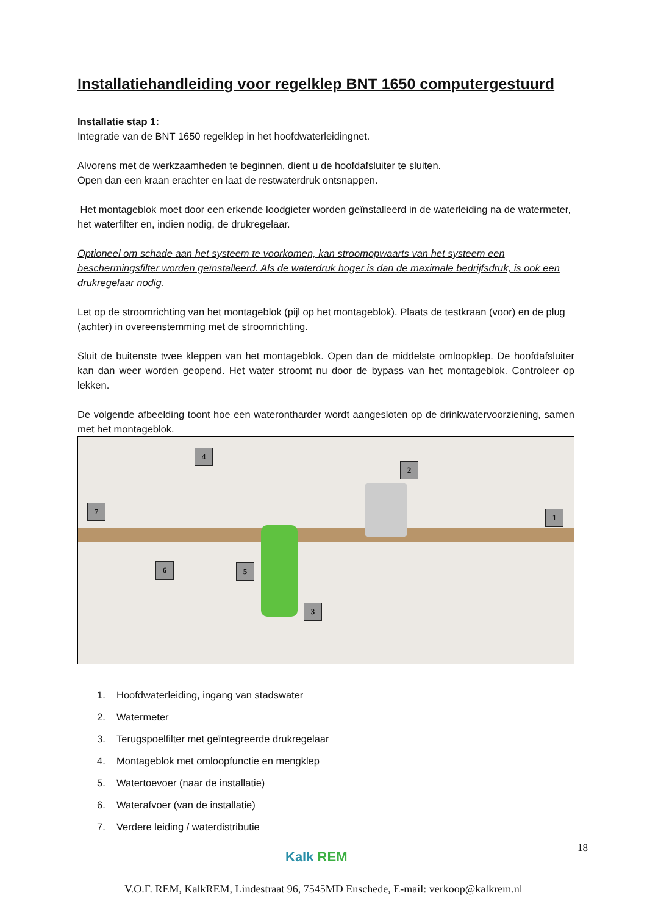Installatiehandleiding voor regelklep BNT 1650 computergestuurd
Installatie stap 1:
Integratie van de BNT 1650 regelklep in het hoofdwaterleidingnet.
Alvorens met de werkzaamheden te beginnen, dient u de hoofdafsluiter te sluiten.
Open dan een kraan erachter en laat de restwaterdruk ontsnappen.
Het montageblok moet door een erkende loodgieter worden geïnstalleerd in de waterleiding na de watermeter, het waterfilter en, indien nodig, de drukregelaar.
Optioneel om schade aan het systeem te voorkomen, kan stroomopwaarts van het systeem een beschermingsfilter worden geïnstalleerd. Als de waterdruk hoger is dan de maximale bedrijfsdruk, is ook een drukregelaar nodig.
Let op de stroomrichting van het montageblok (pijl op het montageblok). Plaats de testkraan (voor) en de plug (achter) in overeenstemming met de stroomrichting.
Sluit de buitenste twee kleppen van het montageblok. Open dan de middelste omloopklep. De hoofdafsluiter kan dan weer worden geopend. Het water stroomt nu door de bypass van het montageblok. Controleer op lekken.
De volgende afbeelding toont hoe een waterontharder wordt aangesloten op de drinkwatervoorziening, samen met het montageblok.
1
2
3
4
5
6
7
1. Hoofdwaterleiding, ingang van stadswater
2. Watermeter
3. Terugspoelfilter met geïntegreerde drukregelaar
4. Montageblok met omloopfunctie en mengklep
5. Watertoevoer (naar de installatie)
6. Waterafvoer (van de installatie)
7. Verdere leiding / waterdistributie
18
Kalk REM
V.O.F. REM, KalkREM, Lindestraat 96, 7545MD Enschede, E-mail: verkoop@kalkrem.nl